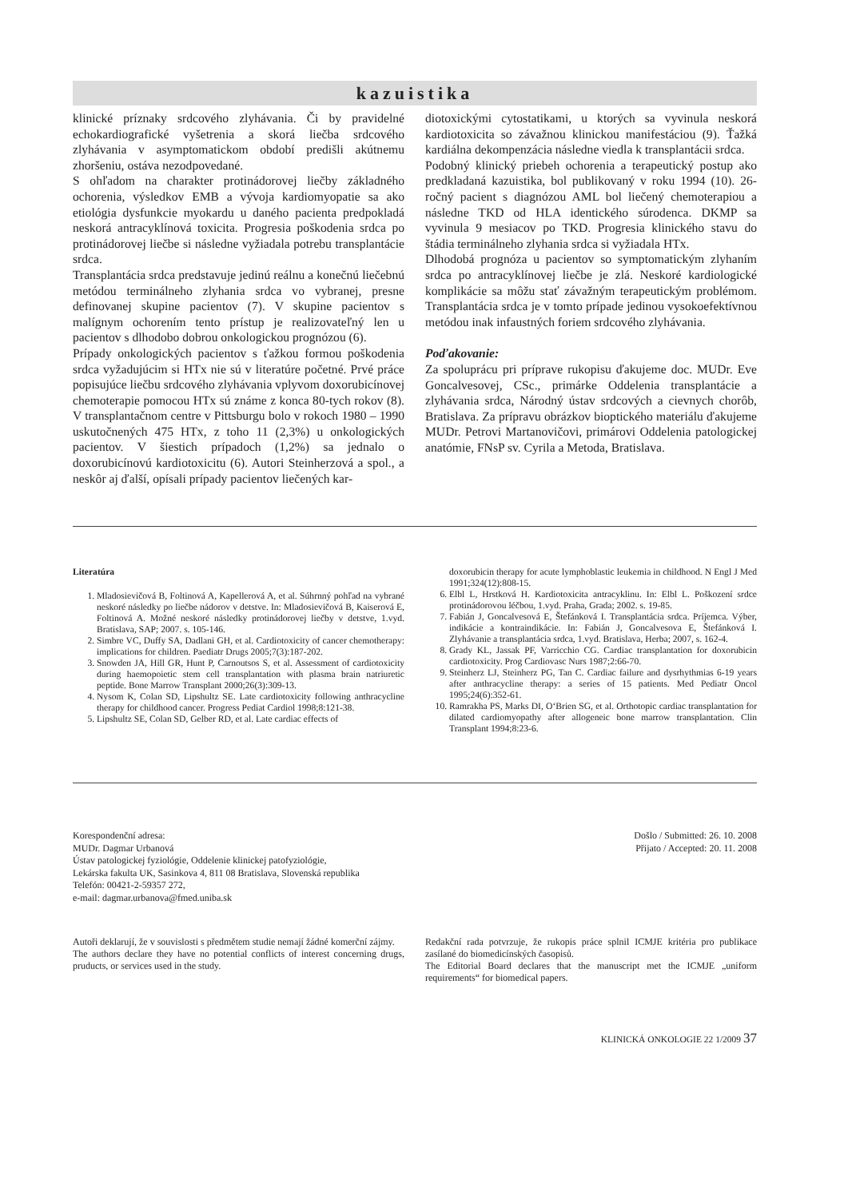kazuistika
klinické príznaky srdcového zlyhávania. Či by pravidelné echokardiografické vyšetrenia a skorá liečba srdcového zlyhávania v asymptomatickom období predišli akútnemu zhoršeniu, ostáva nezodpovedané.
S ohľadom na charakter protinádorovej liečby základného ochorenia, výsledkov EMB a vývoja kardiomyopatie sa ako etiológia dysfunkcie myokardu u daného pacienta predpokladá neskorá antracyklínová toxicita. Progresia poškodenia srdca po protinádorovej liečbe si následne vyžiadala potrebu transplantácie srdca.
Transplantácia srdca predstavuje jedinú reálnu a konečnú liečebnú metódou terminálneho zlyhania srdca vo vybranej, presne definovanej skupine pacientov (7). V skupine pacientov s malígnym ochorením tento prístup je realizovateľný len u pacientov s dlhodobo dobrou onkologickou prognózou (6).
Prípady onkologických pacientov s ťažkou formou poškodenia srdca vyžadujúcim si HTx nie sú v literatúre početné. Prvé práce popisujúce liečbu srdcového zlyhávania vplyvom doxorubicínovej chemoterapie pomocou HTx sú známe z konca 80-tych rokov (8). V transplantačnom centre v Pittsburgu bolo v rokoch 1980 – 1990 uskutočnených 475 HTx, z toho 11 (2,3%) u onkologických pacientov. V šiestich prípadoch (1,2%) sa jednalo o doxorubicínovú kardiotoxicitu (6). Autori Steinherzová a spol., a neskôr aj ďalší, opísali prípady pacientov liečených kar-
diotoxickými cytostatikami, u ktorých sa vyvinula neskorá kardiotoxicita so závažnou klinickou manifestáciou (9). Ťažká kardiálna dekompenzácia následne viedla k transplantácii srdca.
Podobný klinický priebeh ochorenia a terapeutický postup ako predkladaná kazuistika, bol publikovaný v roku 1994 (10). 26-ročný pacient s diagnózou AML bol liečený chemoterapiou a následne TKD od HLA identického súrodenca. DKMP sa vyvinula 9 mesiacov po TKD. Progresia klinického stavu do štádia terminálneho zlyhania srdca si vyžiadala HTx.
Dlhodobá prognóza u pacientov so symptomatickým zlyhaním srdca po antracyklínovej liečbe je zlá. Neskoré kardiologické komplikácie sa môžu stať závažným terapeutickým problémom. Transplantácia srdca je v tomto prípade jedinou vysokoefektívnou metódou inak infaustných foriem srdcového zlyhávania.
Poďakovanie:
Za spoluprácu pri príprave rukopisu ďakujeme doc. MUDr. Eve Goncalvesovej, CSc., primárke Oddelenia transplantácie a zlyhávania srdca, Národný ústav srdcových a cievnych chorôb, Bratislava. Za prípravu obrázkov bioptického materiálu ďakujeme MUDr. Petrovi Martanovičovi, primárovi Oddelenia patologickej anatómie, FNsP sv. Cyrila a Metoda, Bratislava.
Literatúra
1. Mladosievičová B, Foltinová A, Kapellerová A, et al. Súhrnný pohľad na vybrané neskoré následky po liečbe nádorov v detstve. In: Mladosievičová B, Kaiserová E, Foltinová A. Možné neskoré následky protinádorovej liečby v detstve, 1.vyd. Bratislava, SAP; 2007. s. 105-146.
2. Simbre VC, Duffy SA, Dadlani GH, et al. Cardiotoxicity of cancer chemotherapy: implications for children. Paediatr Drugs 2005;7(3):187-202.
3. Snowden JA, Hill GR, Hunt P, Carnoutsos S, et al. Assessment of cardiotoxicity during haemopoietic stem cell transplantation with plasma brain natriuretic peptide. Bone Marrow Transplant 2000;26(3):309-13.
4. Nysom K, Colan SD, Lipshultz SE. Late cardiotoxicity following anthracycline therapy for childhood cancer. Progress Pediat Cardiol 1998;8:121-38.
5. Lipshultz SE, Colan SD, Gelber RD, et al. Late cardiac effects of
doxorubicin therapy for acute lymphoblastic leukemia in childhood. N Engl J Med 1991;324(12):808-15.
6. Elbl L, Hrstková H. Kardiotoxicita antracyklinu. In: Elbl L. Poškození srdce protinádorovou léčbou, 1.vyd. Praha, Grada; 2002. s. 19-85.
7. Fabián J, Goncalvesová E, Štefánková I. Transplantácia srdca. Príjemca. Výber, indikácie a kontraindikácie. In: Fabián J, Goncalvesova E, Štefánková I. Zlyhávanie a transplantácia srdca, 1.vyd. Bratislava, Herba; 2007, s. 162-4.
8. Grady KL, Jassak PF, Varricchio CG. Cardiac transplantation for doxorubicin cardiotoxicity. Prog Cardiovasc Nurs 1987;2:66-70.
9. Steinherz LJ, Steinherz PG, Tan C. Cardiac failure and dysrhythmias 6-19 years after anthracycline therapy: a series of 15 patients. Med Pediatr Oncol 1995;24(6):352-61.
10. Ramrakha PS, Marks DI, O‘Brien SG, et al. Orthotopic cardiac transplantation for dilated cardiomyopathy after allogeneic bone marrow transplantation. Clin Transplant 1994;8:23-6.
Korespondenční adresa:
MUDr. Dagmar Urbanová
Ústav patologickej fyziológie, Oddelenie klinickej patofyziológie,
Lekárska fakulta UK, Sasinkova 4, 811 08 Bratislava, Slovenská republika
Telefón: 00421-2-59357 272,
e-mail: dagmar.urbanova@fmed.uniba.sk
Došlo / Submitted: 26. 10. 2008
Přijato / Accepted: 20. 11. 2008
Autoři deklarují, že v souvislosti s předmětem studie nemají žádné komerční zájmy.
The authors declare they have no potential conflicts of interest concerning drugs, pruducts, or services used in the study.
Redakční rada potvrzuje, že rukopis práce splnil ICMJE kritéria pro publikace zasílané do biomedicínských časopisů.
The Editorial Board declares that the manuscript met the ICMJE „uniform requirements“ for biomedical papers.
KLINICKÁ ONKOLOGIE 22 1/2009 37